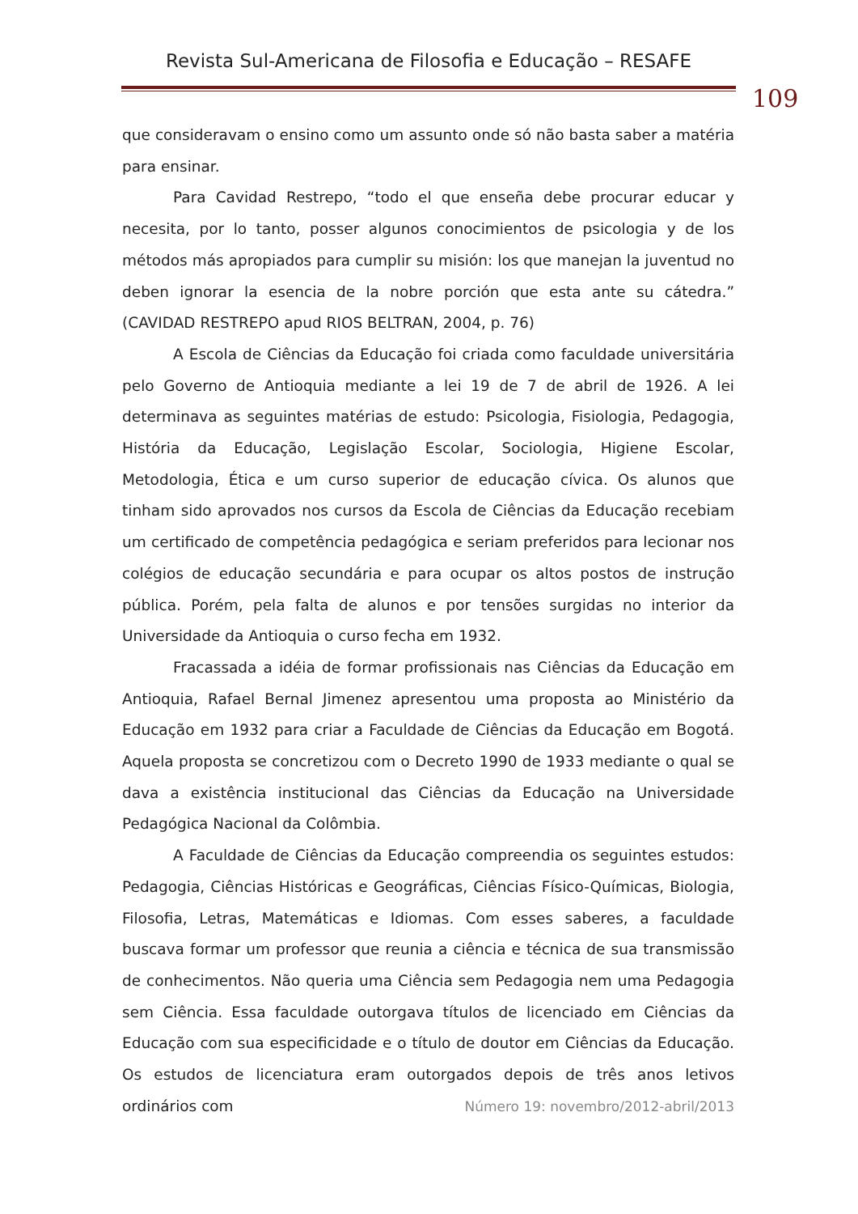Revista Sul-Americana de Filosofia e Educação – RESAFE
109
que consideravam o ensino como um assunto onde só não basta saber a matéria para ensinar.
Para Cavidad Restrepo, “todo el que enseña debe procurar educar y necesita, por lo tanto, posser algunos conocimientos de psicologia y de los métodos más apropiados para cumplir su misión: los que manejan la juventud no deben ignorar la esencia de la nobre porción que esta ante su cátedra.” (CAVIDAD RESTREPO apud RIOS BELTRAN, 2004, p. 76)
A Escola de Ciências da Educação foi criada como faculdade universitária pelo Governo de Antioquia mediante a lei 19 de 7 de abril de 1926. A lei determinava as seguintes matérias de estudo: Psicologia, Fisiologia, Pedagogia, História da Educação, Legislação Escolar, Sociologia, Higiene Escolar, Metodologia, Ética e um curso superior de educação cívica. Os alunos que tinham sido aprovados nos cursos da Escola de Ciências da Educação recebiam um certificado de competência pedagógica e seriam preferidos para lecionar nos colégios de educação secundária e para ocupar os altos postos de instrução pública. Porém, pela falta de alunos e por tensões surgidas no interior da Universidade da Antioquia o curso fecha em 1932.
Fracassada a idéia de formar profissionais nas Ciências da Educação em Antioquia, Rafael Bernal Jimenez apresentou uma proposta ao Ministério da Educação em 1932 para criar a Faculdade de Ciências da Educação em Bogotá. Aquela proposta se concretizou com o Decreto 1990 de 1933 mediante o qual se dava a existência institucional das Ciências da Educação na Universidade Pedagógica Nacional da Colômbia.
A Faculdade de Ciências da Educação compreendia os seguintes estudos: Pedagogia, Ciências Históricas e Geográficas, Ciências Físico-Químicas, Biologia, Filosofia, Letras, Matemáticas e Idiomas. Com esses saberes, a faculdade buscava formar um professor que reunia a ciência e técnica de sua transmissão de conhecimentos. Não queria uma Ciência sem Pedagogia nem uma Pedagogia sem Ciência. Essa faculdade outorgava títulos de licenciado em Ciências da Educação com sua especificidade e o título de doutor em Ciências da Educação. Os estudos de licenciatura eram outorgados depois de três anos letivos ordinários com
Número 19: novembro/2012-abril/2013